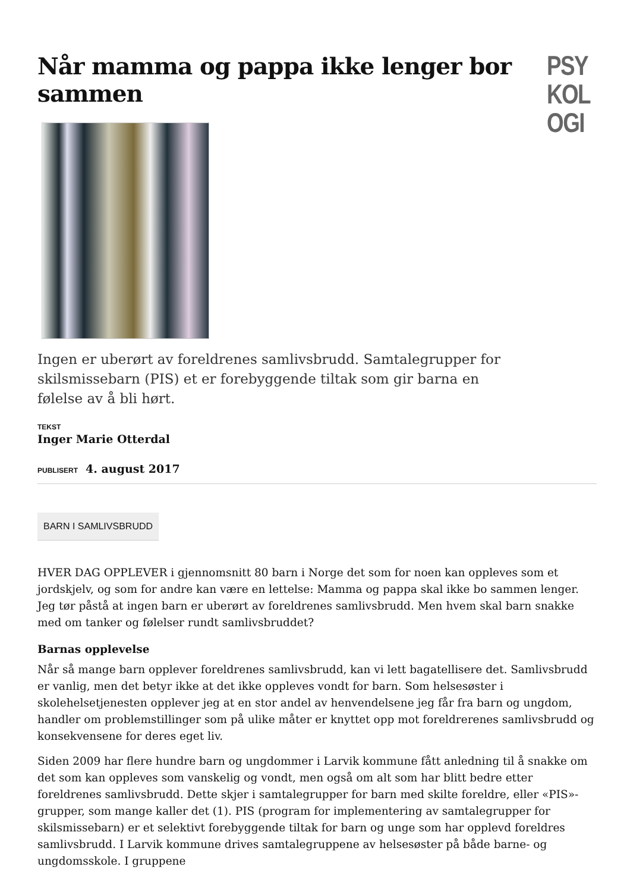PSY
KOL
OGI
Når mamma og pappa ikke lenger bor sammen
Ingen er uberørt av foreldrenes samlivsbrudd. Samtalegrupper for skilsmissebarn (PIS) et er forebyggende tiltak som gir barna en følelse av å bli hørt.
TEKST
Inger Marie Otterdal
PUBLISERT 4. august 2017
BARN I SAMLIVSBRUDD
HVER DAG OPPLEVER i gjennomsnitt 80 barn i Norge det som for noen kan oppleves som et jordskjelv, og som for andre kan være en lettelse: Mamma og pappa skal ikke bo sammen lenger. Jeg tør påstå at ingen barn er uberørt av foreldrenes samlivsbrudd. Men hvem skal barn snakke med om tanker og følelser rundt samlivsbruddet?
Barnas opplevelse
Når så mange barn opplever foreldrenes samlivsbrudd, kan vi lett bagatellisere det. Samlivsbrudd er vanlig, men det betyr ikke at det ikke oppleves vondt for barn. Som helsesøster i skolehelsetjenesten opplever jeg at en stor andel av henvendelsene jeg får fra barn og ungdom, handler om problemstillinger som på ulike måter er knyttet opp mot foreldrerenes samlivsbrudd og konsekvensene for deres eget liv.
Siden 2009 har flere hundre barn og ungdommer i Larvik kommune fått anledning til å snakke om det som kan oppleves som vanskelig og vondt, men også om alt som har blitt bedre etter foreldrenes samlivsbrudd. Dette skjer i samtalegrupper for barn med skilte foreldre, eller «PIS»-grupper, som mange kaller det (1). PIS (program for implementering av samtalegrupper for skilsmissebarn) er et selektivt forebyggende tiltak for barn og unge som har opplevd foreldres samlivsbrudd. I Larvik kommune drives samtalegruppene av helsesøster på både barne- og ungdomsskole. I gruppene